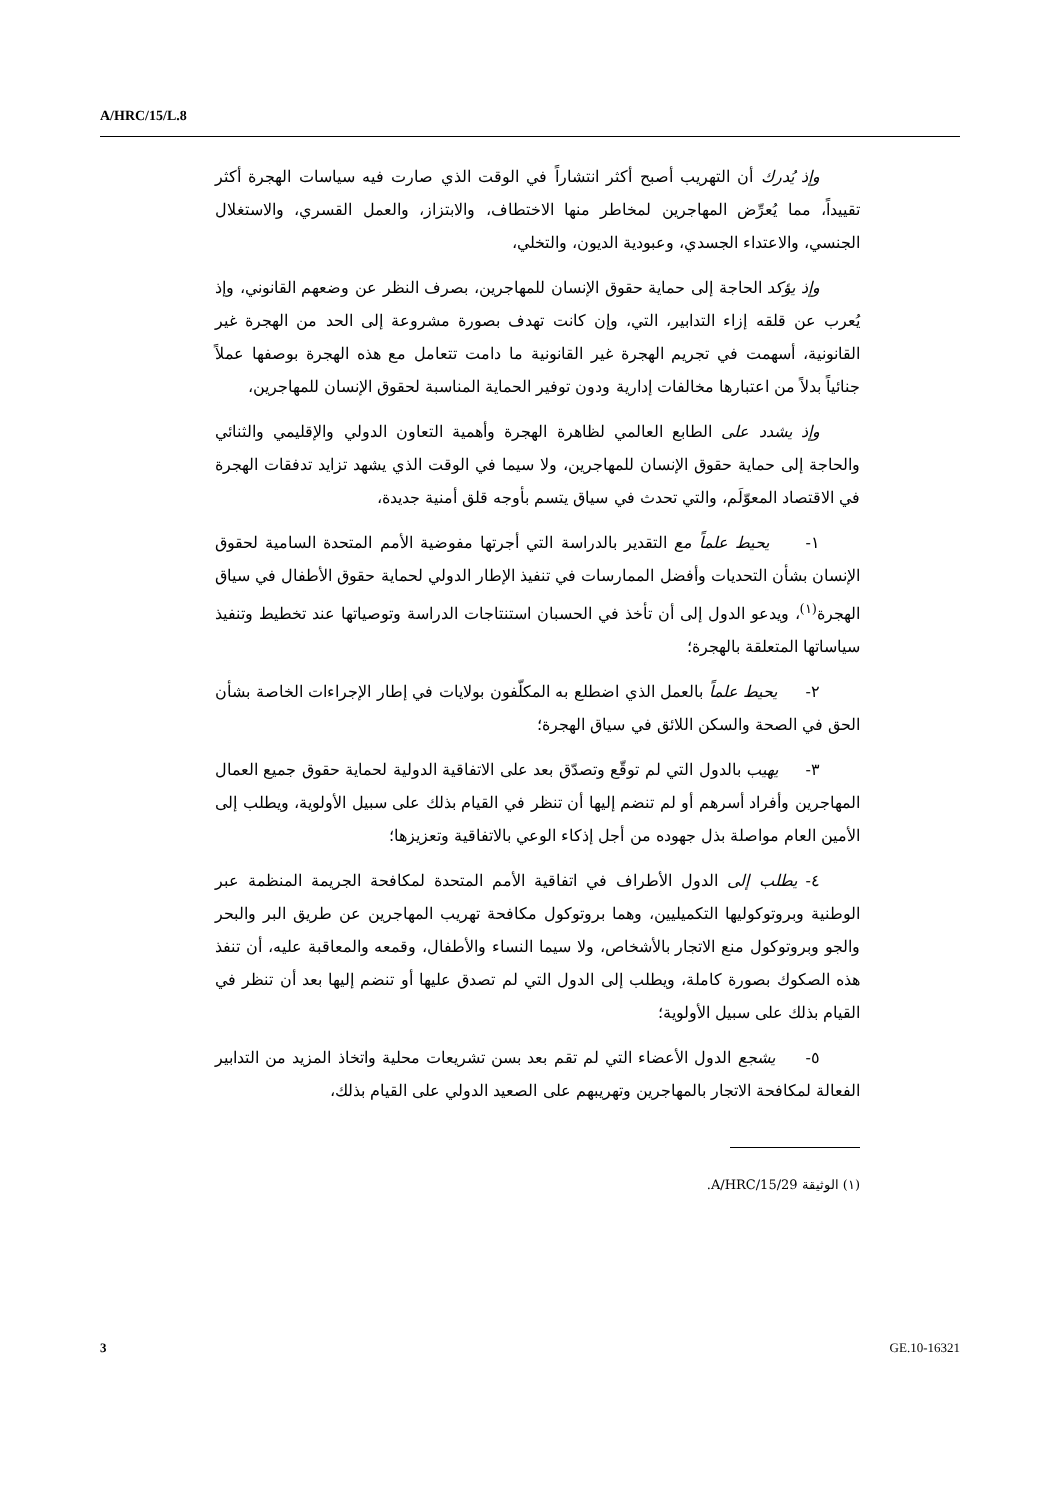A/HRC/15/L.8
وإذ يُدرك أن التهريب أصبح أكثر انتشاراً في الوقت الذي صارت فيه سياسات الهجرة أكثر تقييداً، مما يُعرِّض المهاجرين لمخاطر منها الاختطاف، والابتزاز، والعمل القسري، والاستغلال الجنسي، والاعتداء الجسدي، وعبودية الديون، والتخلي،
وإذ يؤكد الحاجة إلى حماية حقوق الإنسان للمهاجرين، بصرف النظر عن وضعهم القانوني، وإذ يُعرب عن قلقه إزاء التدابير، التي، وإن كانت تهدف بصورة مشروعة إلى الحد من الهجرة غير القانونية، أسهمت في تجريم الهجرة غير القانونية ما دامت تتعامل مع هذه الهجرة بوصفها عملاً جنائياً بدلاً من اعتبارها مخالفات إدارية ودون توفير الحماية المناسبة لحقوق الإنسان للمهاجرين،
وإذ يشدد على الطابع العالمي لظاهرة الهجرة وأهمية التعاون الدولي والإقليمي والثنائي والحاجة إلى حماية حقوق الإنسان للمهاجرين، ولا سيما في الوقت الذي يشهد تزايد تدفقات الهجرة في الاقتصاد المعوّلَم، والتي تحدث في سياق يتسم بأوجه قلق أمنية جديدة،
١- يحيط علماً مع التقدير بالدراسة التي أجرتها مفوضية الأمم المتحدة السامية لحقوق الإنسان بشأن التحديات وأفضل الممارسات في تنفيذ الإطار الدولي لحماية حقوق الأطفال في سياق الهجرة<sup>(١)</sup>، ويدعو الدول إلى أن تأخذ في الحسبان استنتاجات الدراسة وتوصياتها عند تخطيط وتنفيذ سياساتها المتعلقة بالهجرة؛
٢- يحيط علماً بالعمل الذي اضطلع به المكلّفون بولايات في إطار الإجراءات الخاصة بشأن الحق في الصحة والسكن اللائق في سياق الهجرة؛
٣- يهيب بالدول التي لم توقّع وتصدّق بعد على الاتفاقية الدولية لحماية حقوق جميع العمال المهاجرين وأفراد أسرهم أو لم تنضم إليها أن تنظر في القيام بذلك على سبيل الأولوية، ويطلب إلى الأمين العام مواصلة بذل جهوده من أجل إذكاء الوعي بالاتفاقية وتعزيزها؛
٤- يطلب إلى الدول الأطراف في اتفاقية الأمم المتحدة لمكافحة الجريمة المنظمة عبر الوطنية وبروتوكوليها التكميليين، وهما بروتوكول مكافحة تهريب المهاجرين عن طريق البر والبحر والجو وبروتوكول منع الاتجار بالأشخاص، ولا سيما النساء والأطفال، وقمعه والمعاقبة عليه، أن تنفذ هذه الصكوك بصورة كاملة، ويطلب إلى الدول التي لم تصدق عليها أو تنضم إليها بعد أن تنظر في القيام بذلك على سبيل الأولوية؛
٥- يشجع الدول الأعضاء التي لم تقم بعد بسن تشريعات محلية واتخاذ المزيد من التدابير الفعالة لمكافحة الاتجار بالمهاجرين وتهريبهم على الصعيد الدولي على القيام بذلك،
(١) الوثيقة A/HRC/15/29.
3 GE.10-16321